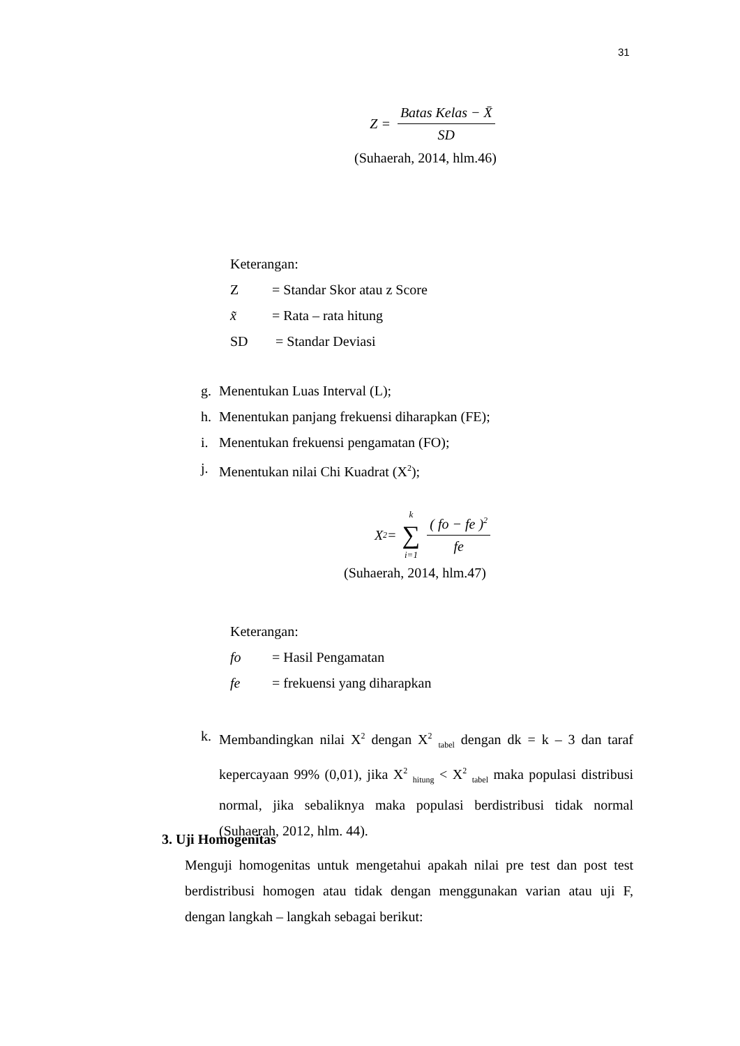31
Z = Batas Kelas − X̄ SD
(Suhaerah, 2014, hlm.46)
Keterangan:
Z = Standar Skor atau z Score
x̃ = Rata – rata hitung
SD = Standar Deviasi
g. Menentukan Luas Interval (L);
h. Menentukan panjang frekuensi diharapkan (FE);
i. Menentukan frekuensi pengamatan (FO);
j. Menentukan nilai Chi Kuadrat (X<sup>2</sup>);
X<sup>2</sup> = k ∑ i=1 ( fo − fe )<sup>2</sup> fe
(Suhaerah, 2014, hlm.47)
Keterangan:
fo = Hasil Pengamatan
fe = frekuensi yang diharapkan
k. Membandingkan nilai X<sup>2</sup> dengan X<sup>2</sup> <sub>tabel</sub> dengan dk = k – 3 dan taraf kepercayaan 99% (0,01), jika X<sup>2</sup> <sub>hitung</sub> < X<sup>2</sup> <sub>tabel</sub> maka populasi distribusi normal, jika sebaliknya maka populasi berdistribusi tidak normal (Suhaerah, 2012, hlm. 44).
3. Uji Homogenitas
Menguji homogenitas untuk mengetahui apakah nilai pre test dan post test berdistribusi homogen atau tidak dengan menggunakan varian atau uji F, dengan langkah – langkah sebagai berikut: